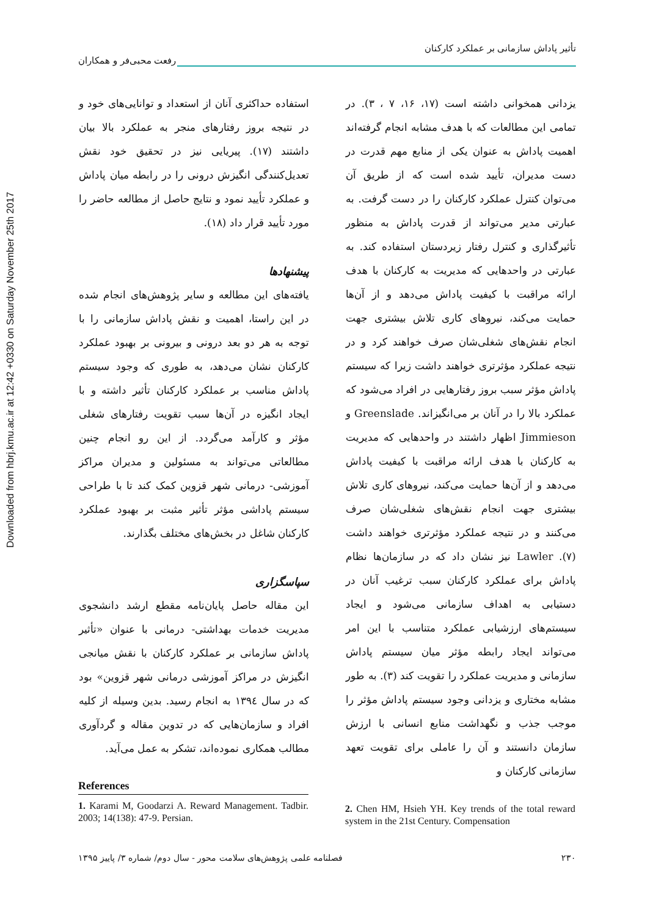Downloaded from hbrj.kmu.ac.ir at 12:42 +0330 on Saturday November 25th 2017
تأثیر پاداش سازمانی بر عملکرد کارکنان
رفعت محبی‌فر و همکاران
یزدانی همخوانی داشته است (۱۷، ۱۶، ۷ ، ۳). در تمامی این مطالعات که با هدف مشابه انجام گرفته‌اند اهمیت پاداش به عنوان یکی از منابع مهم قدرت در دست مدیران، تأیید شده است که از طریق آن می‌توان کنترل عملکرد کارکنان را در دست گرفت. به عبارتی مدیر می‌تواند از قدرت پاداش به منظور تأثیرگذاری و کنترل رفتار زیردستان استفاده کند. به عبارتی در واحدهایی که مدیریت به کارکنان با هدف ارائه مراقبت با کیفیت پاداش می‌دهد و از آن‌ها حمایت می‌کند، نیروهای کاری تلاش بیشتری جهت انجام نقش‌های شغلی‌شان صرف خواهند کرد و در نتیجه عملکرد مؤثرتری خواهند داشت زیرا که سیستم پاداش مؤثر سبب بروز رفتارهایی در افراد می‌شود که عملکرد بالا را در آنان بر می‌انگیزاند. Greenslade و Jimmieson اظهار داشتند در واحدهایی که مدیریت به کارکنان با هدف ارائه مراقبت با کیفیت پاداش می‌دهد و از آن‌ها حمایت می‌کند، نیروهای کاری تلاش بیشتری جهت انجام نقش‌های شغلی‌شان صرف می‌کنند و در نتیجه عملکرد مؤثرتری خواهند داشت (۷). Lawler نیز نشان داد که در سازمان‌ها نظام پاداش برای عملکرد کارکنان سبب ترغیب آنان در دستیابی به اهداف سازمانی می‌شود و ایجاد سیستم‌های ارزشیابی عملکرد متناسب با این امر می‌تواند ایجاد رابطه مؤثر میان سیستم پاداش سازمانی و مدیریت عملکرد را تقویت کند (۳). به طور مشابه مختاری و یزدانی وجود سیستم پاداش مؤثر را موجب جذب و نگهداشت منابع انسانی با ارزش سازمان دانستند و آن را عاملی برای تقویت تعهد سازمانی کارکنان و
استفاده حداکثری آنان از استعداد و توانایی‌های خود و در نتیجه بروز رفتارهای منجر به عملکرد بالا بیان داشتند (۱۷). پیریایی نیز در تحقیق خود نقش تعدیل‌کنندگی انگیزش درونی را در رابطه میان پاداش و عملکرد تأیید نمود و نتایج حاصل از مطالعه حاضر را مورد تأیید قرار داد (۱۸).
پیشنهادها
یافته‌های این مطالعه و سایر پژوهش‌های انجام شده در این راستا، اهمیت و نقش پاداش سازمانی را با توجه به هر دو بعد درونی و بیرونی بر بهبود عملکرد کارکنان نشان می‌دهد، به طوری که وجود سیستم پاداش مناسب بر عملکرد کارکنان تأثیر داشته و با ایجاد انگیزه در آن‌ها سبب تقویت رفتارهای شغلی مؤثر و کارآمد می‌گردد. از این رو انجام چنین مطالعاتی می‌تواند به مسئولین و مدیران مراکز آموزشی- درمانی شهر قزوین کمک کند تا با طراحی سیستم پاداشی مؤثر تأثیر مثبت بر بهبود عملکرد کارکنان شاغل در بخش‌های مختلف بگذارند.
سپاسگزاری
این مقاله حاصل پایان‌نامه مقطع ارشد دانشجوی مدیریت خدمات بهداشتی- درمانی با عنوان «تأثیر پاداش سازمانی بر عملکرد کارکنان با نقش میانجی انگیزش در مراکز آموزشی درمانی شهر قزوین» بود که در سال ۱۳۹٤ به انجام رسید. بدین وسیله از کلیه افراد و سازمان‌هایی که در تدوین مقاله و گردآوری مطالب همکاری نموده‌اند، تشکر به عمل می‌آید.
References
1. Karami M, Goodarzi A. Reward Management. Tadbir. 2003; 14(138): 47-9. Persian.
2. Chen HM, Hsieh YH. Key trends of the total reward system in the 21st Century. Compensation
۲۳۰ فصلنامه علمی پژوهش‌های سلامت محور - سال دوم/ شماره ۳/ پاییز ۱۳۹۵